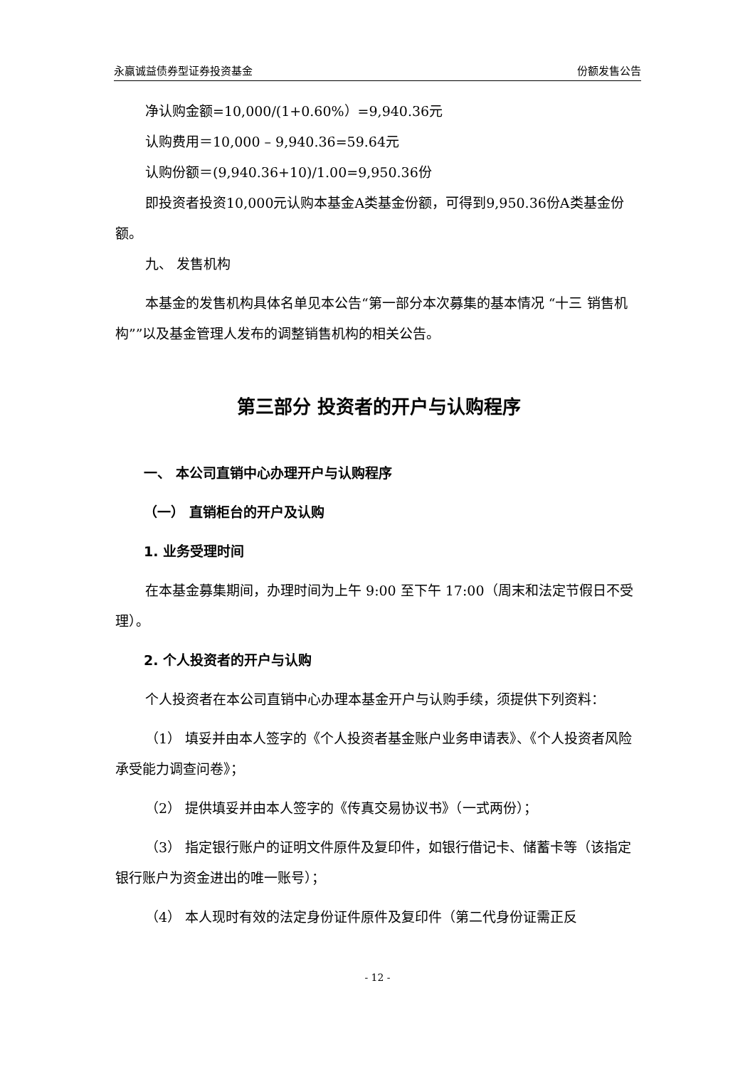永赢诚益债券型证券投资基金 份额发售公告
净认购金额=10,000/(1+0.60%）=9,940.36元
认购费用＝10,000 – 9,940.36=59.64元
认购份额＝(9,940.36+10)/1.00=9,950.36份
即投资者投资10,000元认购本基金A类基金份额，可得到9,950.36份A类基金份额。
九、 发售机构
本基金的发售机构具体名单见本公告“第一部分本次募集的基本情况 “十三 销售机构””以及基金管理人发布的调整销售机构的相关公告。
第三部分 投资者的开户与认购程序
一、 本公司直销中心办理开户与认购程序
（一） 直销柜台的开户及认购
1. 业务受理时间
在本基金募集期间，办理时间为上午 9:00 至下午 17:00（周末和法定节假日不受理）。
2. 个人投资者的开户与认购
个人投资者在本公司直销中心办理本基金开户与认购手续，须提供下列资料：
（1） 填妥并由本人签字的《个人投资者基金账户业务申请表》、《个人投资者风险承受能力调查问卷》；
（2） 提供填妥并由本人签字的《传真交易协议书》（一式两份）；
（3） 指定银行账户的证明文件原件及复印件，如银行借记卡、储蓄卡等（该指定银行账户为资金进出的唯一账号）；
（4） 本人现时有效的法定身份证件原件及复印件（第二代身份证需正反
- 12 -